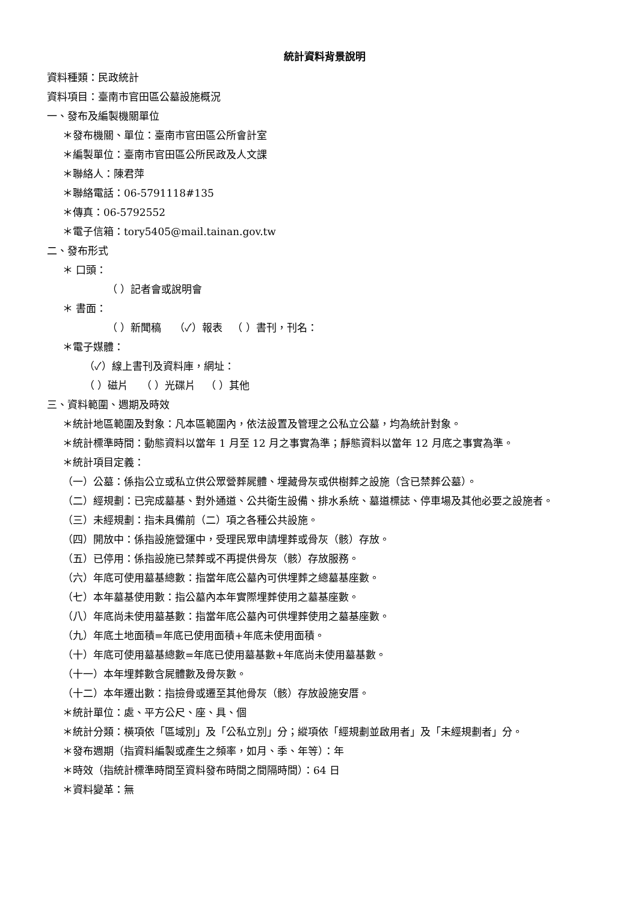統計資料背景說明
資料種類：民政統計
資料項目：臺南市官田區公墓設施概況
一、發布及編製機關單位
＊發布機關、單位：臺南市官田區公所會計室
＊編製單位：臺南市官田區公所民政及人文課
＊聯絡人：陳君萍
＊聯絡電話：06-5791118#135
＊傳真：06-5792552
＊電子信箱：tory5405@mail.tainan.gov.tw
二、發布形式
＊ 口頭：
（ ）記者會或說明會
＊ 書面：
（ ）新聞稿 （✓）報表 （ ）書刊，刊名：
＊電子媒體：
（✓）線上書刊及資料庫，網址：
（ ）磁片 （ ）光碟片 （ ）其他
三、資料範圍、週期及時效
＊統計地區範圍及對象：凡本區範圍內，依法設置及管理之公私立公墓，均為統計對象。
＊統計標準時間：動態資料以當年 1 月至 12 月之事實為準；靜態資料以當年 12 月底之事實為準。
＊統計項目定義：
（一）公墓：係指公立或私立供公眾營葬屍體、埋藏骨灰或供樹葬之設施（含已禁葬公墓）。
（二）經規劃：已完成墓基、對外通道、公共衛生設備、排水系統、墓道標誌、停車場及其他必要之設施者。
（三）未經規劃：指未具備前（二）項之各種公共設施。
（四）開放中：係指設施營運中，受理民眾申請埋葬或骨灰（骸）存放。
（五）已停用：係指設施已禁葬或不再提供骨灰（骸）存放服務。
（六）年底可使用墓基總數：指當年底公墓內可供埋葬之總墓基座數。
（七）本年墓基使用數：指公墓內本年實際埋葬使用之墓基座數。
（八）年底尚未使用墓基數：指當年底公墓內可供埋葬使用之墓基座數。
（九）年底土地面積=年底已使用面積+年底未使用面積。
（十）年底可使用墓基總數=年底已使用墓基數+年底尚未使用墓基數。
（十一）本年埋葬數含屍體數及骨灰數。
（十二）本年遷出數：指撿骨或遷至其他骨灰（骸）存放設施安厝。
＊統計單位：處、平方公尺、座、具、個
＊統計分類：橫項依「區域別」及「公私立別」分；縱項依「經規劃並啟用者」及「未經規劃者」分。
＊發布週期（指資料編製或產生之頻率，如月、季、年等）：年
＊時效（指統計標準時間至資料發布時間之間隔時間）：64 日
＊資料變革：無